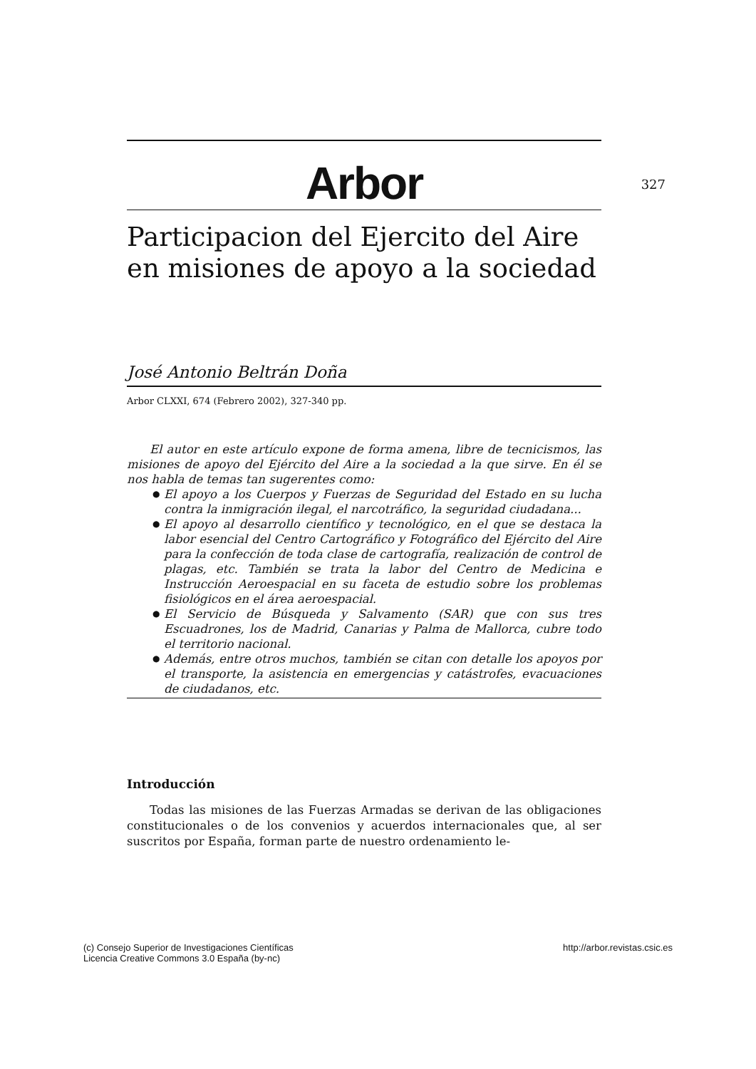Arbor 327
Participacion del Ejercito del Aire en misiones de apoyo a la sociedad
José Antonio Beltrán Doña
Arbor CLXXI, 674 (Febrero 2002), 327-340 pp.
El autor en este artículo expone de forma amena, libre de tecnicismos, las misiones de apoyo del Ejército del Aire a la sociedad a la que sirve. En él se nos habla de temas tan sugerentes como:
● El apoyo a los Cuerpos y Fuerzas de Seguridad del Estado en su lucha contra la inmigración ilegal, el narcotráfico, la seguridad ciudadana...
● El apoyo al desarrollo científico y tecnológico, en el que se destaca la labor esencial del Centro Cartográfico y Fotográfico del Ejército del Aire para la confección de toda clase de cartografía, realización de control de plagas, etc. También se trata la labor del Centro de Medicina e Instrucción Aeroespacial en su faceta de estudio sobre los problemas fisiológicos en el área aeroespacial.
● El Servicio de Búsqueda y Salvamento (SAR) que con sus tres Escuadrones, los de Madrid, Canarias y Palma de Mallorca, cubre todo el territorio nacional.
● Además, entre otros muchos, también se citan con detalle los apoyos por el transporte, la asistencia en emergencias y catástrofes, evacuaciones de ciudadanos, etc.
Introducción
Todas las misiones de las Fuerzas Armadas se derivan de las obligaciones constitucionales o de los convenios y acuerdos internacionales que, al ser suscritos por España, forman parte de nuestro ordenamiento le-
(c) Consejo Superior de Investigaciones Científicas
Licencia Creative Commons 3.0 España (by-nc)
http://arbor.revistas.csic.es